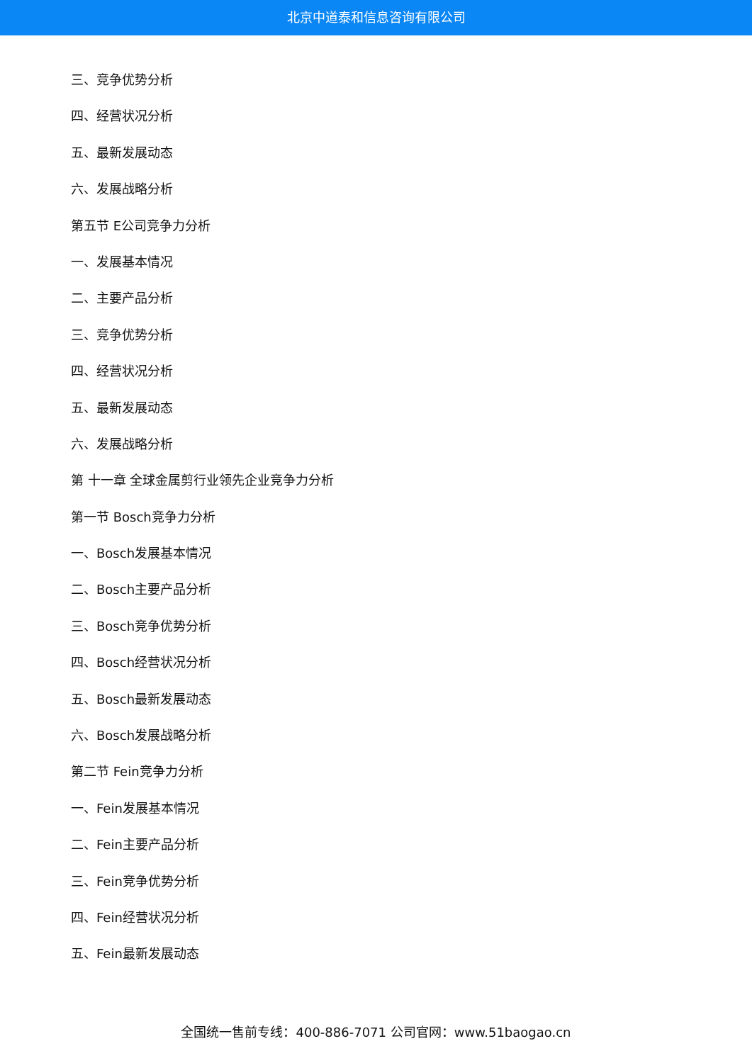北京中道泰和信息咨询有限公司
三、竞争优势分析
四、经营状况分析
五、最新发展动态
六、发展战略分析
第五节 E公司竞争力分析
一、发展基本情况
二、主要产品分析
三、竞争优势分析
四、经营状况分析
五、最新发展动态
六、发展战略分析
第 十一章 全球金属剪行业领先企业竞争力分析
第一节 Bosch竞争力分析
一、Bosch发展基本情况
二、Bosch主要产品分析
三、Bosch竞争优势分析
四、Bosch经营状况分析
五、Bosch最新发展动态
六、Bosch发展战略分析
第二节 Fein竞争力分析
一、Fein发展基本情况
二、Fein主要产品分析
三、Fein竞争优势分析
四、Fein经营状况分析
五、Fein最新发展动态
全国统一售前专线：400-886-7071 公司官网：www.51baogao.cn